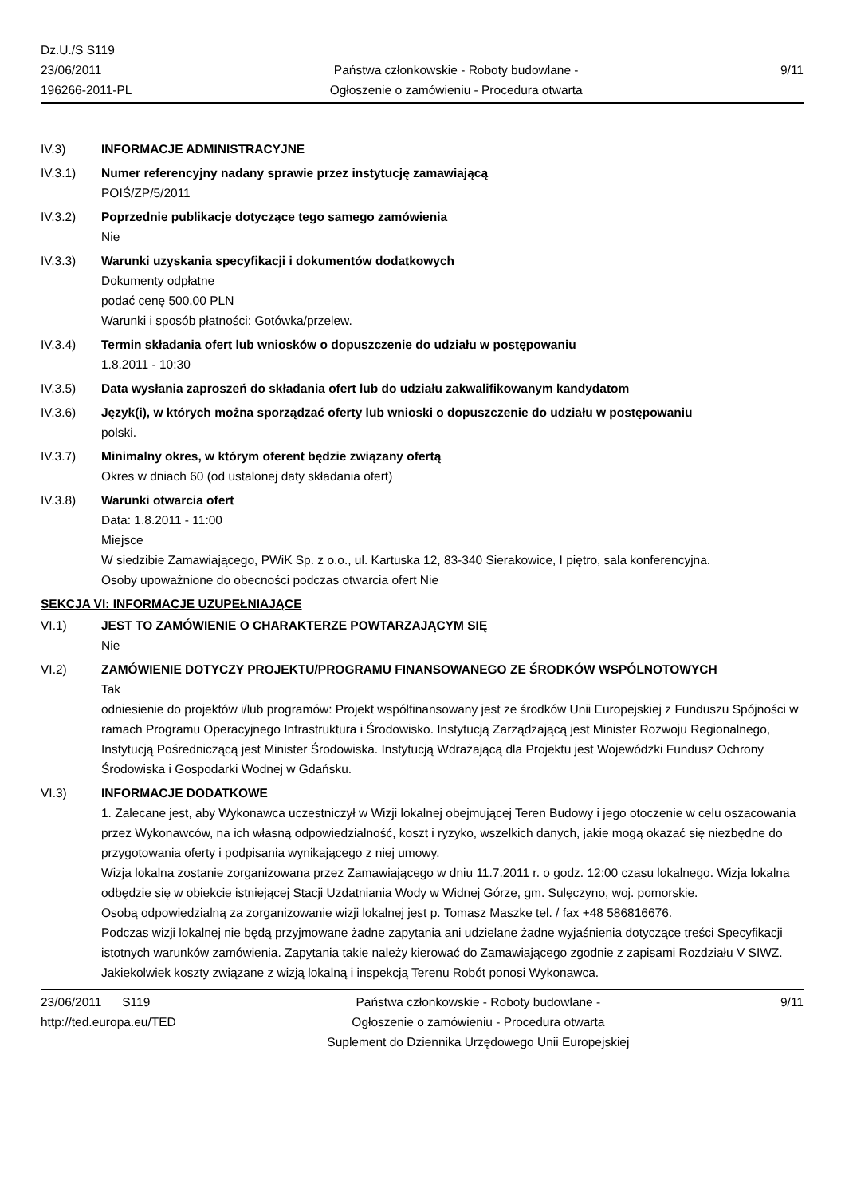Dz.U./S S119
23/06/2011
196266-2011-PL
Państwa członkowskie - Roboty budowlane -
Ogłoszenie o zamówieniu - Procedura otwarta
9/11
IV.3) INFORMACJE ADMINISTRACYJNE
IV.3.1) Numer referencyjny nadany sprawie przez instytucję zamawiającą
POIŚ/ZP/5/2011
IV.3.2) Poprzednie publikacje dotyczące tego samego zamówienia
Nie
IV.3.3) Warunki uzyskania specyfikacji i dokumentów dodatkowych
Dokumenty odpłatne
podać cenę 500,00 PLN
Warunki i sposób płatności: Gotówka/przelew.
IV.3.4) Termin składania ofert lub wniosków o dopuszczenie do udziału w postępowaniu
1.8.2011 - 10:30
IV.3.5) Data wysłania zaproszeń do składania ofert lub do udziału zakwalifikowanym kandydatom
IV.3.6) Język(i), w których można sporządzać oferty lub wnioski o dopuszczenie do udziału w postępowaniu
polski.
IV.3.7) Minimalny okres, w którym oferent będzie związany ofertą
Okres w dniach 60 (od ustalonej daty składania ofert)
IV.3.8) Warunki otwarcia ofert
Data: 1.8.2011 - 11:00
Miejsce
W siedzibie Zamawiającego, PWiK Sp. z o.o., ul. Kartuska 12, 83-340 Sierakowice, I piętro, sala konferencyjna.
Osoby upoważnione do obecności podczas otwarcia ofert Nie
SEKCJA VI: INFORMACJE UZUPEŁNIAJĄCE
VI.1) JEST TO ZAMÓWIENIE O CHARAKTERZE POWTARZAJĄCYM SIĘ
Nie
VI.2) ZAMÓWIENIE DOTYCZY PROJEKTU/PROGRAMU FINANSOWANEGO ZE ŚRODKÓW WSPÓLNOTOWYCH
Tak
odniesienie do projektów i/lub programów: Projekt współfinansowany jest ze środków Unii Europejskiej z Funduszu Spójności w ramach Programu Operacyjnego Infrastruktura i Środowisko. Instytucją Zarządzającą jest Minister Rozwoju Regionalnego, Instytucją Pośredniczącą jest Minister Środowiska. Instytucją Wdrażającą dla Projektu jest Wojewódzki Fundusz Ochrony Środowiska i Gospodarki Wodnej w Gdańsku.
VI.3) INFORMACJE DODATKOWE
1. Zalecane jest, aby Wykonawca uczestniczył w Wizji lokalnej obejmującej Teren Budowy i jego otoczenie w celu oszacowania przez Wykonawców, na ich własną odpowiedzialność, koszt i ryzyko, wszelkich danych, jakie mogą okazać się niezbędne do przygotowania oferty i podpisania wynikającego z niej umowy.
Wizja lokalna zostanie zorganizowana przez Zamawiającego w dniu 11.7.2011 r. o godz. 12:00 czasu lokalnego. Wizja lokalna odbędzie się w obiekcie istniejącej Stacji Uzdatniania Wody w Widnej Górze, gm. Sulęczyno, woj. pomorskie.
Osobą odpowiedzialną za zorganizowanie wizji lokalnej jest p. Tomasz Maszke tel. / fax +48 586816676.
Podczas wizji lokalnej nie będą przyjmowane żadne zapytania ani udzielane żadne wyjaśnienia dotyczące treści Specyfikacji istotnych warunków zamówienia. Zapytania takie należy kierować do Zamawiającego zgodnie z zapisami Rozdziału V SIWZ.
Jakiekolwiek koszty związane z wizją lokalną i inspekcją Terenu Robót ponosi Wykonawca.
23/06/2011 S119
http://ted.europa.eu/TED
Państwa członkowskie - Roboty budowlane -
Ogłoszenie o zamówieniu - Procedura otwarta
Suplement do Dziennika Urzędowego Unii Europejskiej
9/11